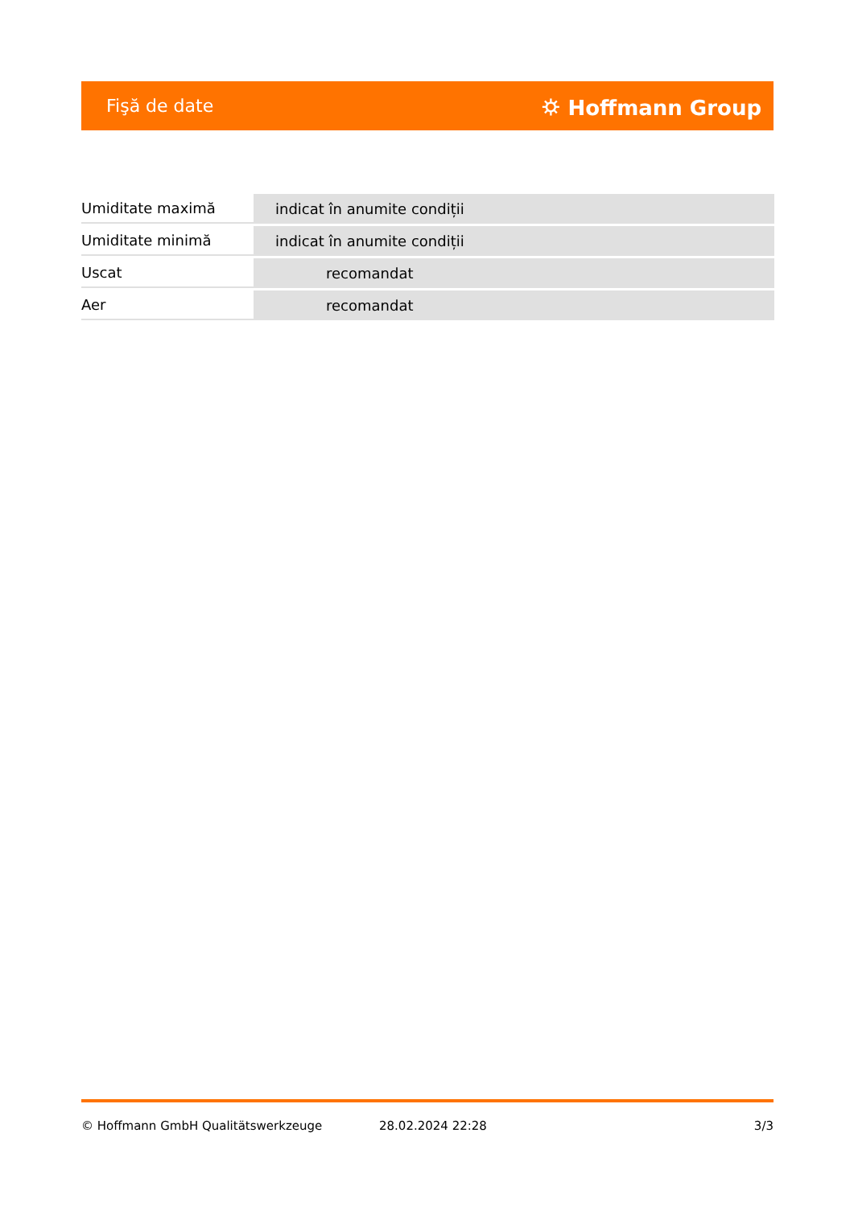Fişă de date ⛭ Hoffmann Group
| Umiditate maximă | indicat în anumite condiții |
| Umiditate minimă | indicat în anumite condiții |
| Uscat | recomandat |
| Aer | recomandat |
© Hoffmann GmbH Qualitätswerkzeuge 28.02.2024 22:28 3/3